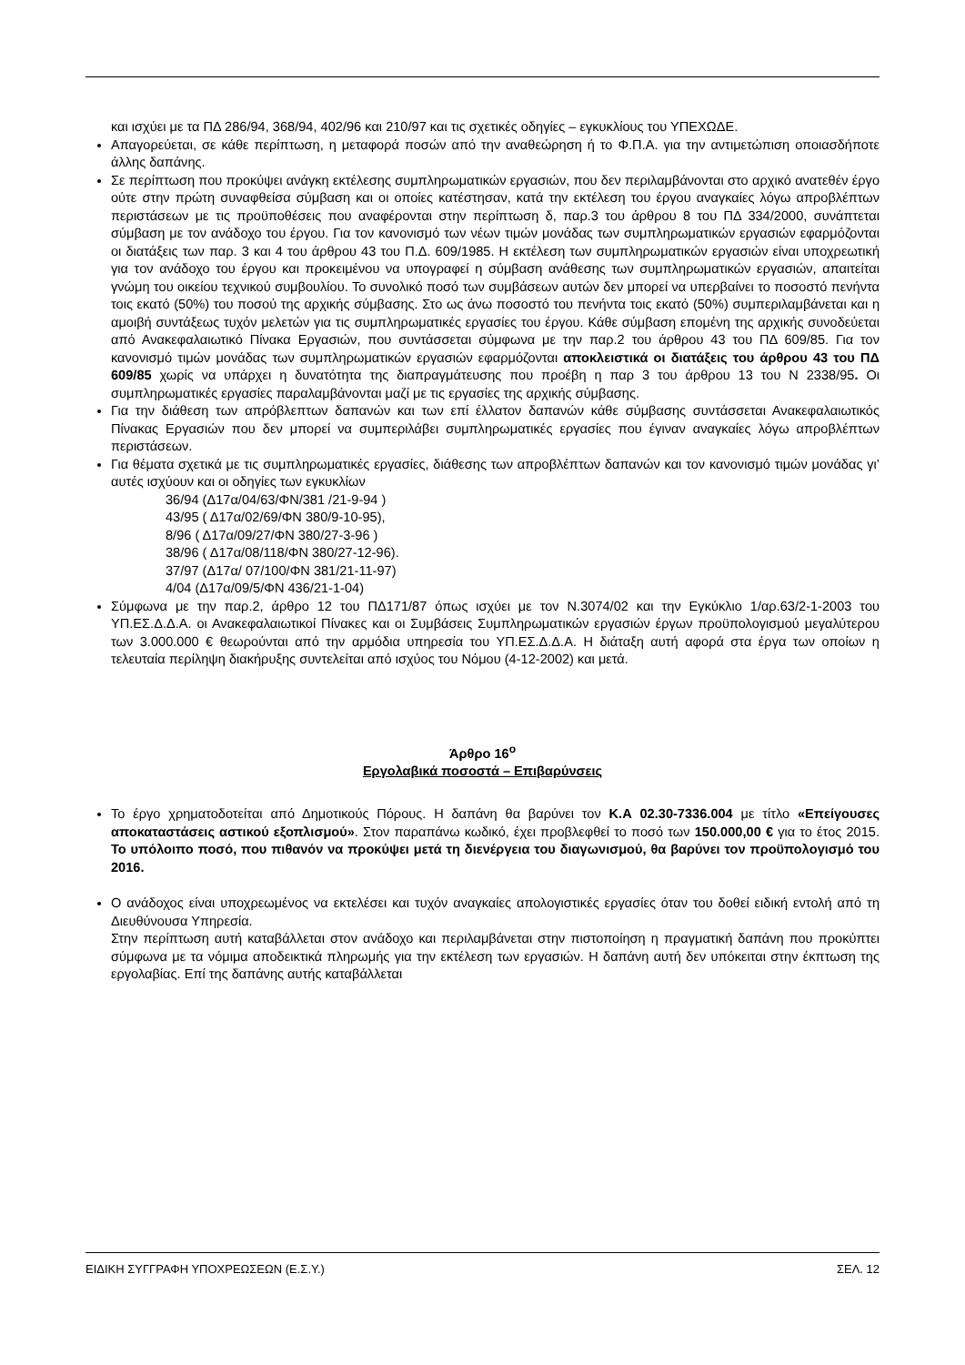και ισχύει με τα ΠΔ 286/94, 368/94, 402/96 και 210/97 και τις σχετικές οδηγίες – εγκυκλίους του ΥΠΕΧΩΔΕ.
Απαγορεύεται, σε κάθε περίπτωση, η μεταφορά ποσών από την αναθεώρηση ή το Φ.Π.Α. για την αντιμετώπιση οποιασδήποτε άλλης δαπάνης.
Σε περίπτωση που προκύψει ανάγκη εκτέλεσης συμπληρωματικών εργασιών, που δεν περιλαμβάνονται στο αρχικό ανατεθέν έργο ούτε στην πρώτη συναφθείσα σύμβαση και οι οποίες κατέστησαν, κατά την εκτέλεση του έργου αναγκαίες λόγω απροβλέπτων περιστάσεων με τις προϋποθέσεις που αναφέρονται στην περίπτωση δ, παρ.3 του άρθρου 8 του ΠΔ 334/2000, συνάπτεται σύμβαση με τον ανάδοχο του έργου. Για τον κανονισμό των νέων τιμών μονάδας των συμπληρωματικών εργασιών εφαρμόζονται οι διατάξεις των παρ. 3 και 4 του άρθρου 43 του Π.Δ. 609/1985. Η εκτέλεση των συμπληρωματικών εργασιών είναι υποχρεωτική για τον ανάδοχο του έργου και προκειμένου να υπογραφεί η σύμβαση ανάθεσης των συμπληρωματικών εργασιών, απαιτείται γνώμη του οικείου τεχνικού συμβουλίου. Το συνολικό ποσό των συμβάσεων αυτών δεν μπορεί να υπερβαίνει το ποσοστό πενήντα τοις εκατό (50%) του ποσού της αρχικής σύμβασης. Στο ως άνω ποσοστό του πενήντα τοις εκατό (50%) συμπεριλαμβάνεται και η αμοιβή συντάξεως τυχόν μελετών για τις συμπληρωματικές εργασίες του έργου. Κάθε σύμβαση επομένη της αρχικής συνοδεύεται από Ανακεφαλαιωτικό Πίνακα Εργασιών, που συντάσσεται σύμφωνα με την παρ.2 του άρθρου 43 του ΠΔ 609/85. Για τον κανονισμό τιμών μονάδας των συμπληρωματικών εργασιών εφαρμόζονται αποκλειστικά οι διατάξεις του άρθρου 43 του ΠΔ 609/85 χωρίς να υπάρχει η δυνατότητα της διαπραγμάτευσης που προέβη η παρ 3 του άρθρου 13 του Ν 2338/95. Οι συμπληρωματικές εργασίες παραλαμβάνονται μαζί με τις εργασίες της αρχικής σύμβασης.
Για την διάθεση των απρόβλεπτων δαπανών και των επί έλλατον δαπανών κάθε σύμβασης συντάσσεται Ανακεφαλαιωτικός Πίνακας Εργασιών που δεν μπορεί να συμπεριλάβει συμπληρωματικές εργασίες που έγιναν αναγκαίες λόγω απροβλέπτων περιστάσεων.
Για θέματα σχετικά με τις συμπληρωματικές εργασίες, διάθεσης των απροβλέπτων δαπανών και τον κανονισμό τιμών μονάδας γι’ αυτές ισχύουν και οι οδηγίες των εγκυκλίων
36/94 (Δ17α/04/63/ΦΝ/381 /21-9-94 )
43/95 ( Δ17α/02/69/ΦΝ 380/9-10-95),
8/96 ( Δ17α/09/27/ΦΝ 380/27-3-96 )
38/96 ( Δ17α/08/118/ΦΝ 380/27-12-96).
37/97 (Δ17α/ 07/100/ΦΝ 381/21-11-97)
4/04 (Δ17α/09/5/ΦΝ 436/21-1-04)
Σύμφωνα με την παρ.2, άρθρο 12 του ΠΔ171/87 όπως ισχύει με τον Ν.3074/02 και την Εγκύκλιο 1/αρ.63/2-1-2003 του ΥΠ.ΕΣ.Δ.Δ.Α. οι Ανακεφαλαιωτικοί Πίνακες και οι Συμβάσεις Συμπληρωματικών εργασιών έργων προϋπολογισμού μεγαλύτερου των 3.000.000 € θεωρούνται από την αρμόδια υπηρεσία του ΥΠ.ΕΣ.Δ.Δ.Α. Η διάταξη αυτή αφορά στα έργα των οποίων η τελευταία περίληψη διακήρυξης συντελείται από ισχύος του Νόμου (4-12-2002) και μετά.
Άρθρο 16<sup>ο</sup>
Εργολαβικά ποσοστά – Επιβαρύνσεις
Το έργο χρηματοδοτείται από Δημοτικούς Πόρους. Η δαπάνη θα βαρύνει τον Κ.Α 02.30-7336.004 με τίτλο «Επείγουσες αποκαταστάσεις αστικού εξοπλισμού». Στον παραπάνω κωδικό, έχει προβλεφθεί το ποσό των 150.000,00 € για το έτος 2015. Το υπόλοιπο ποσό, που πιθανόν να προκύψει μετά τη διενέργεια του διαγωνισμού, θα βαρύνει τον προϋπολογισμό του 2016.
Ο ανάδοχος είναι υποχρεωμένος να εκτελέσει και τυχόν αναγκαίες απολογιστικές εργασίες όταν του δοθεί ειδική εντολή από τη Διευθύνουσα Υπηρεσία.
Στην περίπτωση αυτή καταβάλλεται στον ανάδοχο και περιλαμβάνεται στην πιστοποίηση η πραγματική δαπάνη που προκύπτει σύμφωνα με τα νόμιμα αποδεικτικά πληρωμής για την εκτέλεση των εργασιών. Η δαπάνη αυτή δεν υπόκειται στην έκπτωση της εργολαβίας. Επί της δαπάνης αυτής καταβάλλεται
ΕΙΔΙΚΗ ΣΥΓΓΡΑΦΗ ΥΠΟΧΡΕΩΣΕΩΝ (Ε.Σ.Υ.) ΣΕΛ. 12